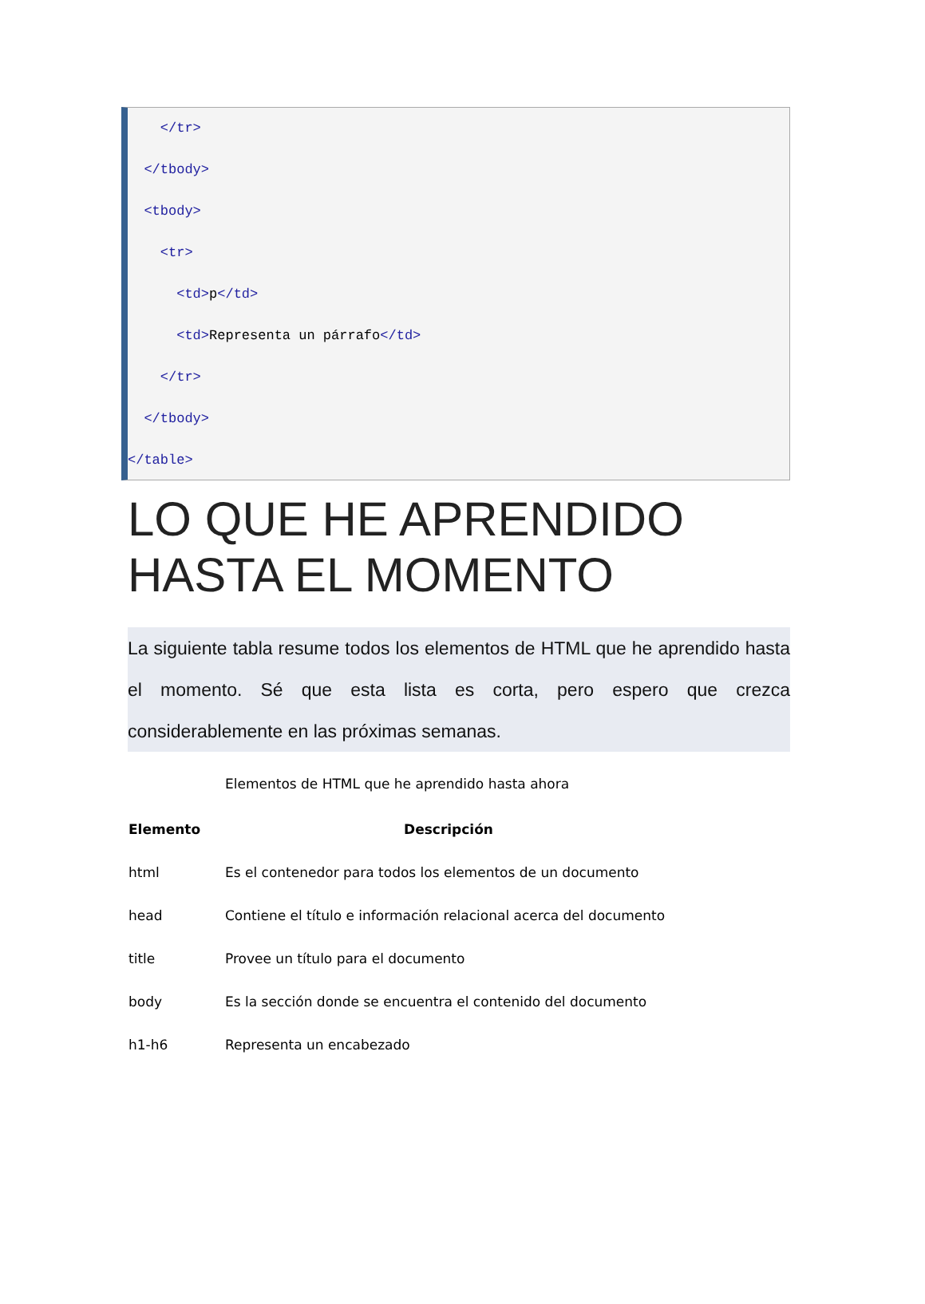</tr>
</tbody>
<tbody>
<tr>
<td>p</td>
<td>Representa un párrafo</td>
</tr>
</tbody>
</table>
LO QUE HE APRENDIDO HASTA EL MOMENTO
La siguiente tabla resume todos los elementos de HTML que he aprendido hasta el momento. Sé que esta lista es corta, pero espero que crezca considerablemente en las próximas semanas.
Elementos de HTML que he aprendido hasta ahora
| Elemento | Descripción |
| --- | --- |
| html | Es el contenedor para todos los elementos de un documento |
| head | Contiene el título e información relacional acerca del documento |
| title | Provee un título para el documento |
| body | Es la sección donde se encuentra el contenido del documento |
| h1-h6 | Representa un encabezado |